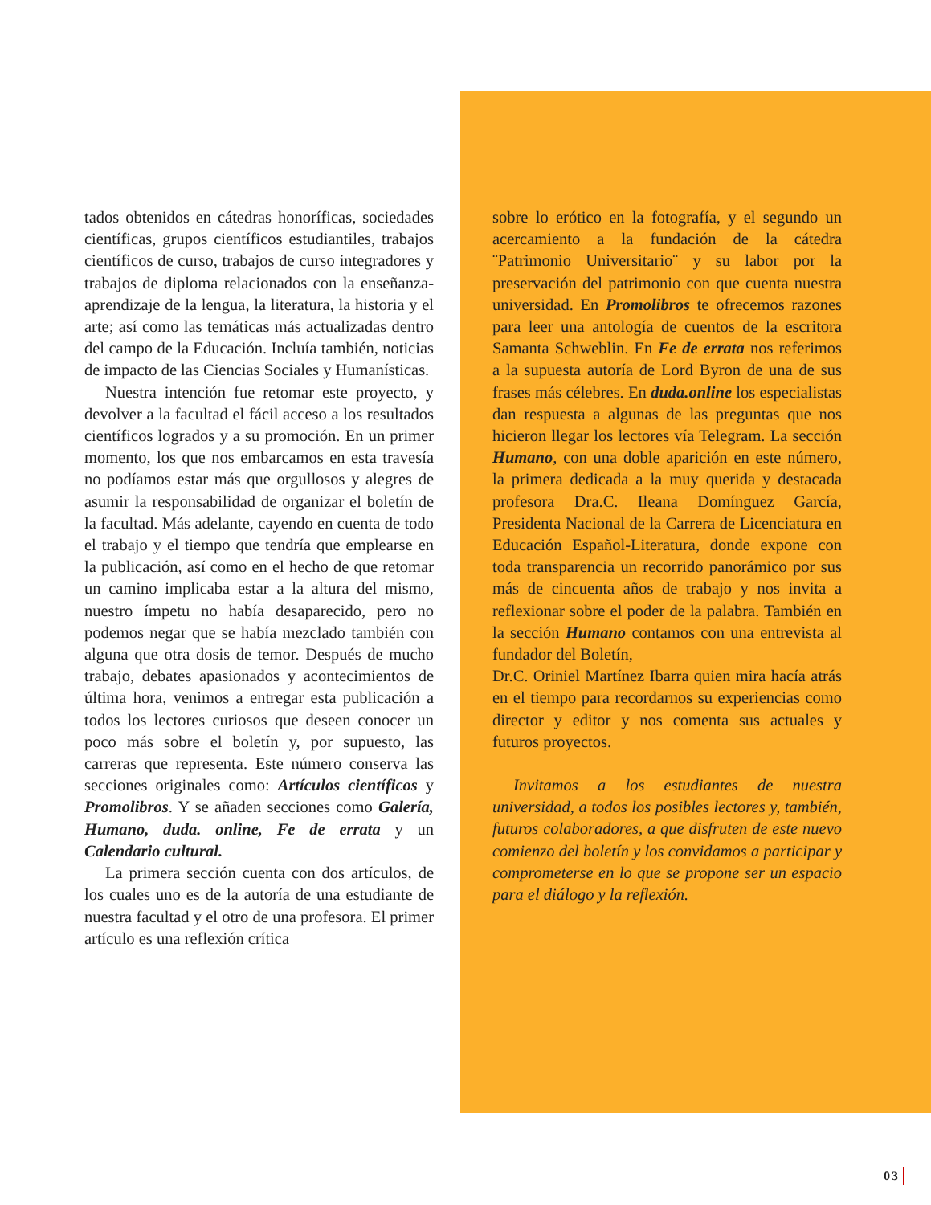tados obtenidos en cátedras honoríficas, sociedades científicas, grupos científicos estudiantiles, trabajos científicos de curso, trabajos de curso integradores y trabajos de diploma relacionados con la enseñanza-aprendizaje de la lengua, la literatura, la historia y el arte; así como las temáticas más actualizadas dentro del campo de la Educación. Incluía también, noticias de impacto de las Ciencias Sociales y Humanísticas.
Nuestra intención fue retomar este proyecto, y devolver a la facultad el fácil acceso a los resultados científicos logrados y a su promoción. En un primer momento, los que nos embarcamos en esta travesía no podíamos estar más que orgullosos y alegres de asumir la responsabilidad de organizar el boletín de la facultad. Más adelante, cayendo en cuenta de todo el trabajo y el tiempo que tendría que emplearse en la publicación, así como en el hecho de que retomar un camino implicaba estar a la altura del mismo, nuestro ímpetu no había desaparecido, pero no podemos negar que se había mezclado también con alguna que otra dosis de temor. Después de mucho trabajo, debates apasionados y acontecimientos de última hora, venimos a entregar esta publicación a todos los lectores curiosos que deseen conocer un poco más sobre el boletín y, por supuesto, las carreras que representa. Este número conserva las secciones originales como: Artículos científicos y Promolibros. Y se añaden secciones como Galería, Humano, duda. online, Fe de errata y un Calendario cultural.
La primera sección cuenta con dos artículos, de los cuales uno es de la autoría de una estudiante de nuestra facultad y el otro de una profesora. El primer artículo es una reflexión crítica
sobre lo erótico en la fotografía, y el segundo un acercamiento a la fundación de la cátedra ¨Patrimonio Universitario¨ y su labor por la preservación del patrimonio con que cuenta nuestra universidad. En Promolibros te ofrecemos razones para leer una antología de cuentos de la escritora Samanta Schweblin. En Fe de errata nos referimos a la supuesta autoría de Lord Byron de una de sus frases más célebres. En duda.online los especialistas dan respuesta a algunas de las preguntas que nos hicieron llegar los lectores vía Telegram. La sección Humano, con una doble aparición en este número, la primera dedicada a la muy querida y destacada profesora Dra.C. Ileana Domínguez García, Presidenta Nacional de la Carrera de Licenciatura en Educación Español-Literatura, donde expone con toda transparencia un recorrido panorámico por sus más de cincuenta años de trabajo y nos invita a reflexionar sobre el poder de la palabra. También en la sección Humano contamos con una entrevista al fundador del Boletín,
Dr.C. Oriniel Martínez Ibarra quien mira hacía atrás en el tiempo para recordarnos su experiencias como director y editor y nos comenta sus actuales y futuros proyectos.
Invitamos a los estudiantes de nuestra universidad, a todos los posibles lectores y, también, futuros colaboradores, a que disfruten de este nuevo comienzo del boletín y los convidamos a participar y comprometerse en lo que se propone ser un espacio para el diálogo y la reflexión.
03